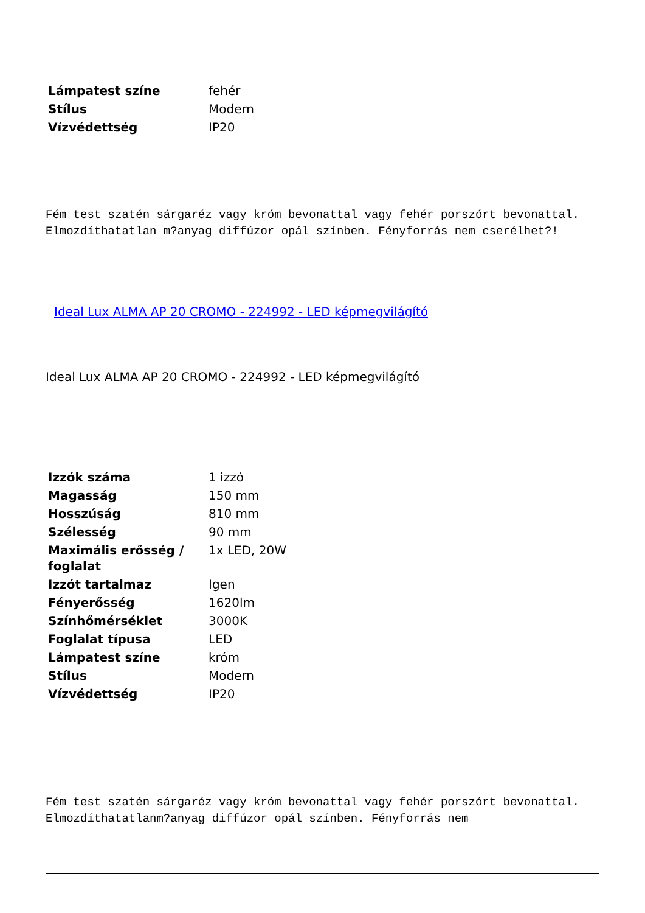| Lámpatest színe | fehér |
| Stílus | Modern |
| Vízvédettség | IP20 |
Fém test szatén sárgaréz vagy króm bevonattal vagy fehér porszórt bevonattal. Elmozdíthatatlan m?anyag diffúzor opál színben. Fényforrás nem cserélhet?!
Ideal Lux ALMA AP 20 CROMO - 224992 - LED képmegvilágító
Ideal Lux ALMA AP 20 CROMO - 224992 - LED képmegvilágító
| Izzók száma | 1 izzó |
| Magasság | 150 mm |
| Hosszúság | 810 mm |
| Szélesség | 90 mm |
| Maximális erősség / foglalat | 1x LED, 20W |
| Izzót tartalmaz | Igen |
| Fényerősség | 1620lm |
| Színhőmérséklet | 3000K |
| Foglalat típusa | LED |
| Lámpatest színe | króm |
| Stílus | Modern |
| Vízvédettség | IP20 |
Fém test szatén sárgaréz vagy króm bevonattal vagy fehér porszórt bevonattal. Elmozdíthatatlanm?anyag diffúzor opál színben. Fényforrás nem